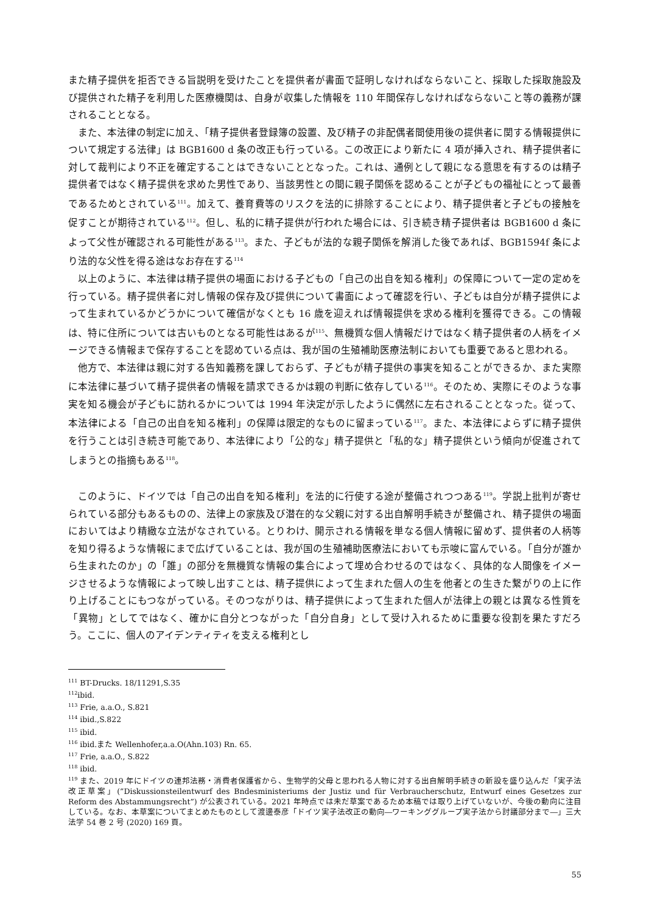また精子提供を拒否できる旨説明を受けたことを提供者が書面で証明しなければならないこと、採取した採取施設及び提供された精子を利用した医療機関は、自身が収集した情報を 110 年間保存しなければならないこと等の義務が課されることとなる。
また、本法律の制定に加え、「精子提供者登録簿の設置、及び精子の非配偶者間使用後の提供者に関する情報提供について規定する法律」は BGB1600 d 条の改正も行っている。この改正により新たに 4 項が挿入され、精子提供者に対して裁判により不正を確定することはできないこととなった。これは、通例として親になる意思を有するのは精子提供者ではなく精子提供を求めた男性であり、当該男性との間に親子関係を認めることが子どもの福祉にとって最善であるためとされている<sup>111</sup>。加えて、養育費等のリスクを法的に排除することにより、精子提供者と子どもの接触を促すことが期待されている<sup>112</sup>。但し、私的に精子提供が行われた場合には、引き続き精子提供者は BGB1600 d 条によって父性が確認される可能性がある<sup>113</sup>。また、子どもが法的な親子関係を解消した後であれば、BGB1594f 条により法的な父性を得る途はなお存在する<sup>114</sup>
以上のように、本法律は精子提供の場面における子どもの「自己の出自を知る権利」の保障について一定の定めを行っている。精子提供者に対し情報の保存及び提供について書面によって確認を行い、子どもは自分が精子提供によって生まれているかどうかについて確信がなくとも 16 歳を迎えれば情報提供を求める権利を獲得できる。この情報は、特に住所については古いものとなる可能性はあるが<sup>115</sup>、無機質な個人情報だけではなく精子提供者の人柄をイメージできる情報まで保存することを認めている点は、我が国の生殖補助医療法制においても重要であると思われる。
他方で、本法律は親に対する告知義務を課しておらず、子どもが精子提供の事実を知ることができるか、また実際に本法律に基づいて精子提供者の情報を請求できるかは親の判断に依存している<sup>116</sup>。そのため、実際にそのような事実を知る機会が子どもに訪れるかについては 1994 年決定が示したように偶然に左右されることとなった。従って、本法律による「自己の出自を知る権利」の保障は限定的なものに留まっている<sup>117</sup>。また、本法律によらずに精子提供を行うことは引き続き可能であり、本法律により「公的な」精子提供と「私的な」精子提供という傾向が促進されてしまうとの指摘もある<sup>118</sup>。
このように、ドイツでは「自己の出自を知る権利」を法的に行使する途が整備されつつある<sup>119</sup>。学説上批判が寄せられている部分もあるものの、法律上の家族及び潜在的な父親に対する出自解明手続きが整備され、精子提供の場面においてはより精緻な立法がなされている。とりわけ、開示される情報を単なる個人情報に留めず、提供者の人柄等を知り得るような情報にまで広げていることは、我が国の生殖補助医療法においても示唆に富んでいる。「自分が誰から生まれたのか」の「誰」の部分を無機質な情報の集合によって埋め合わせるのではなく、具体的な人間像をイメージさせるような情報によって映し出すことは、精子提供によって生まれた個人の生を他者との生きた繋がりの上に作り上げることにもつながっている。そのつながりは、精子提供によって生まれた個人が法律上の親とは異なる性質を「異物」としてではなく、確かに自分とつながった「自分自身」として受け入れるために重要な役割を果たすだろう。ここに、個人のアイデンティティを支える権利とし
<sup>111</sup> BT-Drucks. 18/11291,S.35
<sup>112</sup> ibid.
<sup>113</sup> Frie, a.a.O., S.821
<sup>114</sup> ibid.,S.822
<sup>115</sup> ibid.
<sup>116</sup> ibid.また Wellenhofer,a.a.O(Ahn.103) Rn. 65.
<sup>117</sup> Frie, a.a.O., S.822
<sup>118</sup> ibid.
<sup>119</sup> また、2019 年にドイツの連邦法務・消費者保護省から、生物学的父母と思われる人物に対する出自解明手続きの新設を盛り込んだ「実子法改正草案」(”Diskussionsteilentwurf des Bndesministeriums der Justiz und für Verbraucherschutz, Entwurf eines Gesetzes zur Reform des Abstammungsrecht”) が公表されている。2021 年時点では未だ草案であるため本稿では取り上げていないが、今後の動向に注目している。なお、本草案についてまとめたものとして渡邊泰彦「ドイツ実子法改正の動向―ワーキンググループ実子法から討議部分まで―」三大法学 54 巻 2 号 (2020) 169 頁。
55